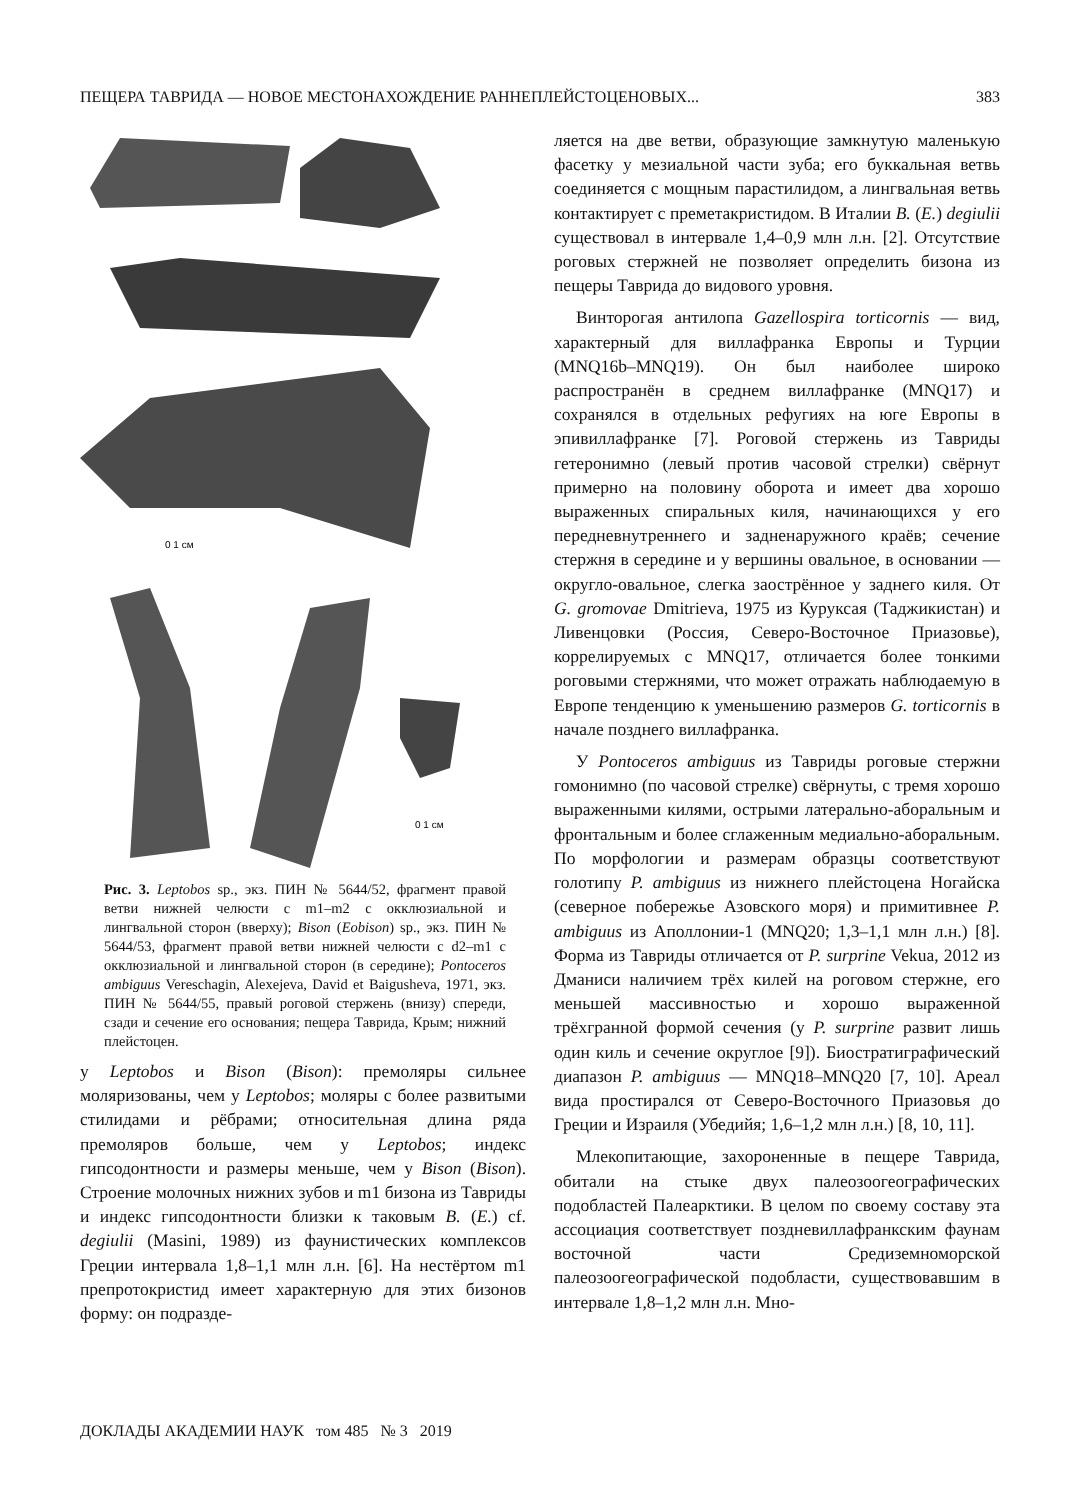ПЕЩЕРА ТАВРИДА — НОВОЕ МЕСТОНАХОЖДЕНИЕ РАННЕПЛЕЙСТОЦЕНОВЫХ... 383
0 1 см
0 1 см
Рис. 3. Leptobos sp., экз. ПИН № 5644/52, фрагмент правой ветви нижней челюсти с m1–m2 с окклюзиальной и лингвальной сторон (вверху); Bison (Eobison) sp., экз. ПИН № 5644/53, фрагмент правой ветви нижней челюсти с d2–m1 с окклюзиальной и лингвальной сторон (в середине); Pontoceros ambiguus Vereschagin, Alexejeva, David et Baigusheva, 1971, экз. ПИН № 5644/55, правый роговой стержень (внизу) спереди, сзади и сечение его основания; пещера Таврида, Крым; нижний плейстоцен.
у Leptobos и Bison (Bison): премоляры сильнее моляризованы, чем у Leptobos; моляры с более развитыми стилидами и рёбрами; относительная длина ряда премоляров больше, чем у Leptobos; индекс гипсодонтности и размеры меньше, чем у Bison (Bison). Строение молочных нижних зубов и m1 бизона из Тавриды и индекс гипсодонтности близки к таковым B. (E.) cf. degiulii (Masini, 1989) из фаунистических комплексов Греции интервала 1,8–1,1 млн л.н. [6]. На нестёртом m1 препротокристид имеет характерную для этих бизонов форму: он подразде-
ляется на две ветви, образующие замкнутую маленькую фасетку у мезиальной части зуба; его буккальная ветвь соединяется с мощным парастилидом, а лингвальная ветвь контактирует с преметакристидом. В Италии B. (E.) degiulii существовал в интервале 1,4–0,9 млн л.н. [2]. Отсутствие роговых стержней не позволяет определить бизона из пещеры Таврида до видового уровня.
Винторогая антилопа Gazellospira torticornis — вид, характерный для виллафранка Европы и Турции (MNQ16b–MNQ19). Он был наиболее широко распространён в среднем виллафранке (MNQ17) и сохранялся в отдельных рефугиях на юге Европы в эпивиллафранке [7]. Роговой стержень из Тавриды гетеронимно (левый против часовой стрелки) свёрнут примерно на половину оборота и имеет два хорошо выраженных спиральных киля, начинающихся у его передневнутреннего и задненаружного краёв; сечение стержня в середине и у вершины овальное, в основании — округло-овальное, слегка заострённое у заднего киля. От G. gromovae Dmitrieva, 1975 из Куруксая (Таджикистан) и Ливенцовки (Россия, Северо-Восточное Приазовье), коррелируемых с MNQ17, отличается более тонкими роговыми стержнями, что может отражать наблюдаемую в Европе тенденцию к уменьшению размеров G. torticornis в начале позднего виллафранка.
У Pontoceros ambiguus из Тавриды роговые стержни гомонимно (по часовой стрелке) свёрнуты, с тремя хорошо выраженными килями, острыми латерально-аборальным и фронтальным и более сглаженным медиально-аборальным. По морфологии и размерам образцы соответствуют голотипу P. ambiguus из нижнего плейстоцена Ногайска (северное побережье Азовского моря) и примитивнее P. ambiguus из Аполлонии-1 (MNQ20; 1,3–1,1 млн л.н.) [8]. Форма из Тавриды отличается от P. surprine Vekua, 2012 из Дманиси наличием трёх килей на роговом стержне, его меньшей массивностью и хорошо выраженной трёхгранной формой сечения (у P. surprine развит лишь один киль и сечение округлое [9]). Биостратиграфический диапазон P. ambiguus — MNQ18–MNQ20 [7, 10]. Ареал вида простирался от Северо-Восточного Приазовья до Греции и Израиля (Убедийя; 1,6–1,2 млн л.н.) [8, 10, 11].
Млекопитающие, захороненные в пещере Таврида, обитали на стыке двух палеозоогеографических подобластей Палеарктики. В целом по своему составу эта ассоциация соответствует поздневиллафранкским фаунам восточной части Средиземноморской палеозоогеографической подобласти, существовавшим в интервале 1,8–1,2 млн л.н. Мно-
ДОКЛАДЫ АКАДЕМИИ НАУК том 485 № 3 2019